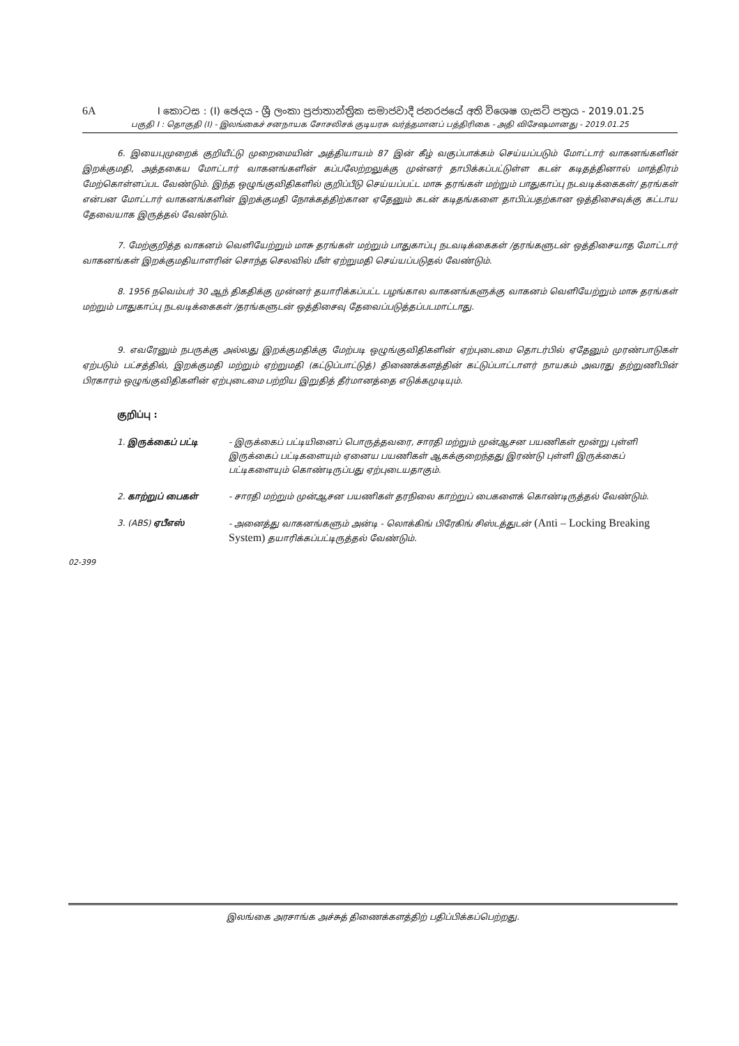6A I කොටස : (I) ඡෙදය - ශ්‍රී ලංකා ප්‍රජාතාන්ත්‍රික සමාජවාදී ජනරජයේ අති විශෙෂ ගැසට් පත්‍රය - 2019.01.25
பகுதி I : தொகுதி (I) - இலங்கைச் சனநாயக சோசலிசக் குடியரசு வர்த்தமானப் பத்திரிகை - அதி விசேஷமானது - 2019.01.25
6. இயைபுமுறைக் குறியீட்டு முறைமையின் அத்தியாயம் 87 இன் கீழ் வகுப்பாக்கம் செய்யப்படும் மோட்டார் வாகனங்களின் இறக்குமதி, அத்தகைய மோட்டார் வாகனங்களின் கப்பலேற்றலுக்கு முன்னர் தாபிக்கப்பட்டுள்ள கடன் கடிதத்தினால் மாத்திரம் மேற்கொள்ளப்பட வேண்டும். இந்த ஒழுங்குவிதிகளில் குறிப்பீடு செய்யப்பட்ட மாசு தரங்கள் மற்றும் பாதுகாப்பு நடவடிக்கைகள்/ தரங்கள் என்பன மோட்டார் வாகனங்களின் இறக்குமதி நோக்கத்திற்கான ஏதேனும் கடன் கடிதங்களை தாபிப்பதற்கான ஒத்திசைவுக்கு கட்டாய தேவையாக இருத்தல் வேண்டும்.
7. மேற்குறித்த வாகனம் வெளியேற்றும் மாசு தரங்கள் மற்றும் பாதுகாப்பு நடவடிக்கைகள் /தரங்களுடன் ஒத்திசையாத மோட்டார் வாகனங்கள் இறக்குமதியாளரின் சொந்த செலவில் மீள் ஏற்றுமதி செய்யப்படுதல் வேண்டும்.
8. 1956 நவெம்பர் 30 ஆந் திகதிக்கு முன்னர் தயாரிக்கப்பட்ட பழங்கால வாகனங்களுக்கு வாகனம் வெளியேற்றும் மாசு தரங்கள் மற்றும் பாதுகாப்பு நடவடிக்கைகள் /தரங்களுடன் ஒத்திசைவு தேவைப்படுத்தப்படமாட்டாது.
9. எவரேனும் நபருக்கு அல்லது இறக்குமதிக்கு மேற்படி ஒழுங்குவிதிகளின் ஏற்புடைமை தொடர்பில் ஏதேனும் முரண்பாடுகள் ஏற்படும் பட்சத்தில், இறக்குமதி மற்றும் ஏற்றுமதி (கட்டுப்பாட்டுத்) திணைக்களத்தின் கட்டுப்பாட்டாளர் நாயகம் அவரது தற்றுணிபின் பிரகாரம் ஒழுங்குவிதிகளின் ஏற்புடைமை பற்றிய இறுதித் தீர்மானத்தை எடுக்கமுடியும்.
குறிப்பு :
1. இருக்கைப் பட்டி - இருக்கைப் பட்டியினைப் பொருத்தவரை, சாரதி மற்றும் முன்ஆசன பயணிகள் மூன்று புள்ளி இருக்கைப் பட்டிகளையும் ஏனைய பயணிகள் ஆகக்குறைந்தது இரண்டு புள்ளி இருக்கைப் பட்டிகளையும் கொண்டிருப்பது ஏற்புடையதாகும்.
2. காற்றுப் பைகள் - சாரதி மற்றும் முன்ஆசன பயணிகள் தரநிலை காற்றுப் பைகளைக் கொண்டிருத்தல் வேண்டும்.
3. (ABS) ஏபீஎஸ் - அனைத்து வாகனங்களும் அன்டி - லொக்கிங் பிரேகிங் சிஸ்டத்துடன் (Anti – Locking Breaking System) தயாரிக்கப்பட்டிருத்தல் வேண்டும்.
02-399
இலங்கை அரசாங்க அச்சுத் திணைக்களத்திற் பதிப்பிக்கப்பெற்றது.